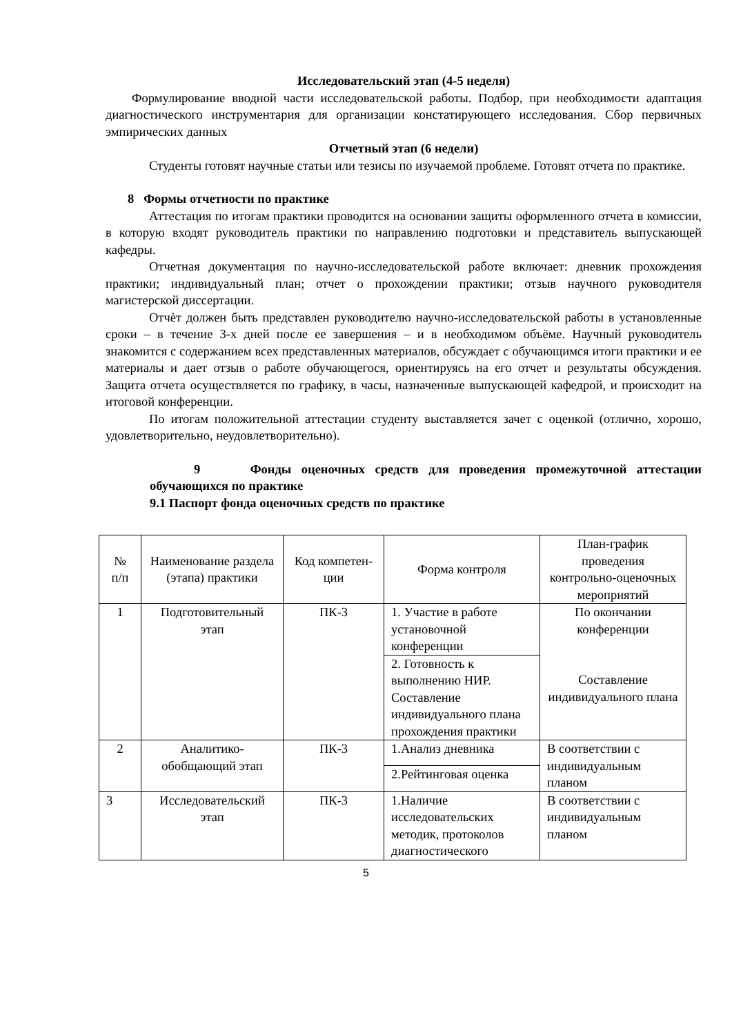Исследовательский этап (4-5 неделя)
Формулирование вводной части исследовательской работы. Подбор, при необходимости адаптация диагностического инструментария для организации констатирующего исследования. Сбор первичных эмпирических данных
Отчетный этап (6 недели)
Студенты готовят научные статьи или тезисы по изучаемой проблеме. Готовят отчета по практике.
8 Формы отчетности по практике
Аттестация по итогам практики проводится на основании защиты оформленного отчета в комиссии, в которую входят руководитель практики по направлению подготовки и представитель выпускающей кафедры.
Отчетная документация по научно-исследовательской работе включает: дневник прохождения практики; индивидуальный план; отчет о прохождении практики; отзыв научного руководителя магистерской диссертации.
Отчѐт должен быть представлен руководителю научно-исследовательской работы в установленные сроки – в течение 3-х дней после ее завершения – и в необходимом объёме. Научный руководитель знакомится с содержанием всех представленных материалов, обсуждает с обучающимся итоги практики и ее материалы и дает отзыв о работе обучающегося, ориентируясь на его отчет и результаты обсуждения. Защита отчета осуществляется по графику, в часы, назначенные выпускающей кафедрой, и происходит на итоговой конференции.
По итогам положительной аттестации студенту выставляется зачет с оценкой (отлично, хорошо, удовлетворительно, неудовлетворительно).
9 Фонды оценочных средств для проведения промежуточной аттестации обучающихся по практике
9.1 Паспорт фонда оценочных средств по практике
| № п/п | Наименование раздела (этапа) практики | Код компетен-ции | Форма контроля | План-график проведения контрольно-оценочных мероприятий |
| --- | --- | --- | --- | --- |
| 1 | Подготовительный этап | ПК-3 | 1. Участие в работе установочной конференции | По окончании конференции Составление индивидуального плана |
| | | | 2. Готовность к выполнению НИР. Составление индивидуального плана прохождения практики | |
| 2 | Аналитико-обобщающий этап | ПК-3 | 1.Анализ дневника | В соответствии с индивидуальным планом |
| | | | 2.Рейтинговая оценка | |
| 3 | Исследовательский этап | ПК-3 | 1.Наличие исследовательских методик, протоколов диагностического | В соответствии с индивидуальным планом |
5